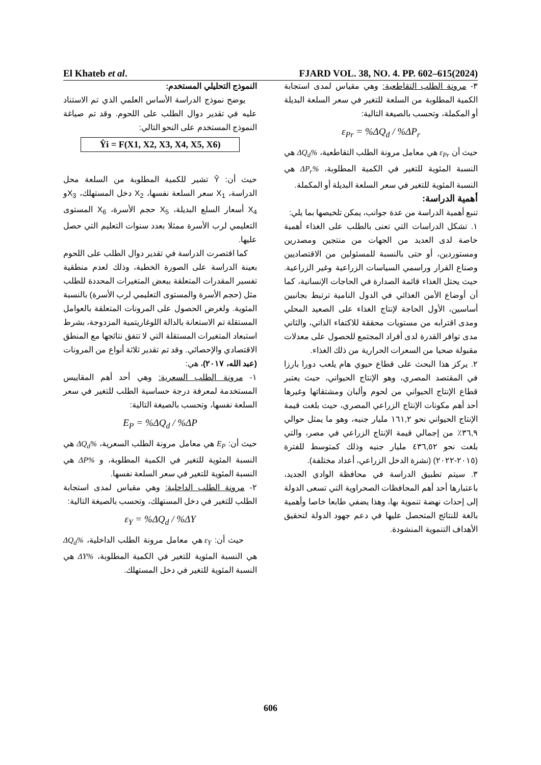El Khateb et al. FJARD VOL. 38, NO. 4. PP. 602–615(2024)
النموذج التحليلي المستخدم:
يوضح نموذج الدراسة الأساس العلمي الذي تم الاستناد عليه في تقدير دوال الطلب على اللحوم. وقد تم صياغة النموذج المستخدم على النحو التالي:
Ŷi = F(X1, X2, X3, X4, X5, X6)
حيث أن: Ŷ تشير للكمية المطلوبة من السلعة محل الدراسة، X<sub>1</sub> سعر السلعة نفسها، X<sub>2</sub> دخل المستهلك، X<sub>3</sub>و X<sub>4</sub> أسعار السلع البديلة، X<sub>5</sub> حجم الأسرة، X<sub>6</sub> المستوى التعليمي لرب الأسرة ممثلا بعدد سنوات التعليم التي حصل عليها.
كما اقتصرت الدراسة في تقدير دوال الطلب على اللحوم بعينة الدراسة على الصورة الخطية، وذلك لعدم منطقية تفسير المقدرات المتعلقة ببعض المتغيرات المحددة للطلب مثل (حجم الأسرة والمستوى التعليمي لرب الأسرة) بالنسبة المئوية. ولغرض الحصول على المرونات المتعلقة بالعوامل المستقلة تم الاستعانة بالدالة اللوغاريتمية المزدوجة، بشرط استبعاد المتغيرات المستقلة التي لا تتفق نتائجها مع المنطق الاقتصادي والإحصائي. وقد تم تقدير ثلاثة أنواع من المرونات (عبد الله، ٢٠١٧)، هي:
١- مرونة الطلب السعرية: وهي أحد أهم المقاييس المستخدمة لمعرفة درجة حساسية الطلب للتغير في سعر السلعة نفسها، وتحسب بالصيغة التالية:
E<sub>P</sub> = %ΔQ<sub>d</sub> / %ΔP
حيث أن: E<sub>P</sub> هي معامل مرونة الطلب السعرية، %ΔQ<sub>d</sub> هي النسبة المئوية للتغير في الكمية المطلوبة، و %ΔP هي النسبة المئوية للتغير في سعر السلعة نفسها.
٢- مرونة الطلب الداخلية: وهي مقياس لمدى استجابة الطلب للتغير في دخل المستهلك، وتحسب بالصيغة التالية:
ε<sub>Y</sub> = %ΔQ<sub>d</sub> / %ΔY
حيث أن: ε<sub>Y</sub> هي معامل مرونة الطلب الداخلية، %ΔQ<sub>d</sub> هي النسبة المئوية للتغير في الكمية المطلوبة، %ΔY هي النسبة المئوية للتغير في دخل المستهلك.
٣- مرونة الطلب التقاطعية: وهي مقياس لمدى استجابة الكمية المطلوبة من السلعة للتغير في سعر السلعة البديلة أو المكملة، وتحسب بالصيغة التالية:
ε<sub>Pr</sub> = %ΔQ<sub>d</sub> / %ΔP<sub>r</sub>
حيث أن ε<sub>Pr</sub> هي معامل مرونة الطلب التقاطعية، %ΔQ<sub>d</sub> هي النسبة المئوية للتغير في الكمية المطلوبة، %ΔP<sub>r</sub> هي النسبة المئوية للتغير في سعر السلعة البديلة أو المكملة.
أهمية الدراسة:
تنبع أهمية الدراسة من عدة جوانب، يمكن تلخيصها بما يلي:
١. تشكل الدراسات التي تعنى بالطلب على الغذاء أهمية خاصة لدى العديد من الجهات من منتجين ومصدرين ومستوردين، أو حتى بالنسبة للمسئولين من الاقتصاديين وصناع القرار وراسمي السياسات الزراعية وغير الزراعية. حيث يحتل الغذاء قائمة الصدارة في الحاجات الإنسانية، كما أن أوضاع الأمن الغذائي في الدول النامية ترتبط بجانبين أساسين، الأول الحاجة لإنتاج الغذاء على الصعيد المحلي ومدى اقترابه من مستويات محققة للاكتفاء الذاتي، والثاني مدى توافر القدرة لدى أفراد المجتمع للحصول على معدلات مقبولة صحيا من السعرات الحرارية من ذلك الغذاء.
٢. يركز هذا البحث على قطاع حيوي هام يلعب دورا بارزا في المقتصد المصري، وهو الإنتاج الحيواني، حيث يعتبر قطاع الإنتاج الحيواني من لحوم وألبان ومشتقاتها وغيرها أحد أهم مكونات الإنتاج الزراعي المصري، حيث بلغت قيمة الإنتاج الحيواني نحو ١٦١,٢ مليار جنيه، وهو ما يمثل حوالي ٣٦,٩٪ من إجمالي قيمة الإنتاج الزراعي في مصر، والتي بلغت نحو ٤٣٦,٥٢ مليار جنيه وذلك كمتوسط للفترة (٢٠١٥-٢٠٢٢) (نشرة الدخل الزراعي، أعداد مختلفة).
٣. سيتم تطبيق الدراسة في محافظة الوادي الجديد، باعتبارها أحد أهم المحافظات الصحراوية التي تسعى الدولة إلى إحداث نهضة تنموية بها، وهذا يضفي طابعا خاصا وأهمية بالغة للنتائج المتحصل عليها في دعم جهود الدولة لتحقيق الأهداف التنموية المنشودة.
606